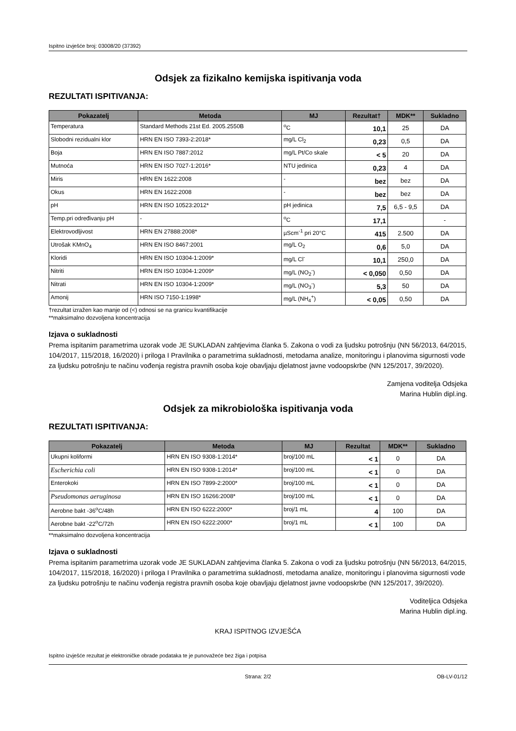Ispitno izvješće broj: 03008/20 (37392)
Odsjek za fizikalno kemijska ispitivanja voda
REZULTATI ISPITIVANJA:
| Pokazatelj | Metoda | MJ | Rezultat† | MDK** | Sukladno |
| --- | --- | --- | --- | --- | --- |
| Temperatura | Standard Methods 21st Ed. 2005.2550B | <sup>o</sup> C | 10,1 | 25 | DA |
| Slobodni rezidualni klor | HRN EN ISO 7393-2:2018* | mg/L Cl<sub>2</sub> | 0,23 | 0,5 | DA |
| Boja | HRN EN ISO 7887:2012 | mg/L Pt/Co skale | < 5 | 20 | DA |
| Mutnoća | HRN EN ISO 7027-1:2016* | NTU jedinica | 0,23 | 4 | DA |
| Miris | HRN EN 1622:2008 | - | bez | bez | DA |
| Okus | HRN EN 1622:2008 | - | bez | bez | DA |
| pH | HRN EN ISO 10523:2012* | pH jedinica | 7,5 | 6,5 - 9,5 | DA |
| Temp.pri određivanju pH | - | <sup>o</sup> C | 17,1 | | - |
| Elektrovodljivost | HRN EN 27888:2008* | µScm<sup>-1</sup> pri 20°C | 415 | 2.500 | DA |
| Utrošak KMnO<sub>4</sub> | HRN EN ISO 8467:2001 | mg/L O<sub>2</sub> | 0,6 | 5,0 | DA |
| Kloridi | HRN EN ISO 10304-1:2009* | mg/L Cl<sup>-</sup> | 10,1 | 250,0 | DA |
| Nitriti | HRN EN ISO 10304-1:2009* | mg/L (NO<sub>2</sub><sup>-</sup>) | < 0,050 | 0,50 | DA |
| Nitrati | HRN EN ISO 10304-1:2009* | mg/L (NO<sub>3</sub><sup>-</sup>) | 5,3 | 50 | DA |
| Amonij | HRN ISO 7150-1:1998* | mg/L (NH<sub>4</sub><sup>+</sup>) | < 0,05 | 0,50 | DA |
†rezultat izražen kao manje od (<) odnosi se na granicu kvantifikacije
**maksimalno dozvoljena koncentracija
Izjava o sukladnosti
Prema ispitanim parametrima uzorak vode JE SUKLADAN zahtjevima članka 5. Zakona o vodi za ljudsku potrošnju (NN 56/2013, 64/2015, 104/2017, 115/2018, 16/2020) i priloga I Pravilnika o parametrima sukladnosti, metodama analize, monitoringu i planovima sigurnosti vode za ljudsku potrošnju te načinu vođenja registra pravnih osoba koje obavljaju djelatnost javne vodoopskrbe (NN 125/2017, 39/2020).
Zamjena voditelja Odsjeka
Marina Hublin dipl.ing.
Odsjek za mikrobiološka ispitivanja voda
REZULTATI ISPITIVANJA:
| Pokazatelj | Metoda | MJ | Rezultat | MDK** | Sukladno |
| --- | --- | --- | --- | --- | --- |
| Ukupni koliformi | HRN EN ISO 9308-1:2014* | broj/100 mL | < 1 | 0 | DA |
| Escherichia coli | HRN EN ISO 9308-1:2014* | broj/100 mL | < 1 | 0 | DA |
| Enterokoki | HRN EN ISO 7899-2:2000* | broj/100 mL | < 1 | 0 | DA |
| Pseudomonas aeruginosa | HRN EN ISO 16266:2008* | broj/100 mL | < 1 | 0 | DA |
| Aerobne bakt -36<sup>o</sup>C/48h | HRN EN ISO 6222:2000* | broj/1 mL | 4 | 100 | DA |
| Aerobne bakt -22<sup>o</sup>C/72h | HRN EN ISO 6222:2000* | broj/1 mL | < 1 | 100 | DA |
**maksimalno dozvoljena koncentracija
Izjava o sukladnosti
Prema ispitanim parametrima uzorak vode JE SUKLADAN zahtjevima članka 5. Zakona o vodi za ljudsku potrošnju (NN 56/2013, 64/2015, 104/2017, 115/2018, 16/2020) i priloga I Pravilnika o parametrima sukladnosti, metodama analize, monitoringu i planovima sigurnosti vode za ljudsku potrošnju te načinu vođenja registra pravnih osoba koje obavljaju djelatnost javne vodoopskrbe (NN 125/2017, 39/2020).
Voditeljica Odsjeka
Marina Hublin dipl.ing.
KRAJ ISPITNOG IZVJEŠĆA
Ispitno izvješće rezultat je elektroničke obrade podataka te je punovažeće bez žiga i potpisa
Strana: 2/2 OB-LV-01/12